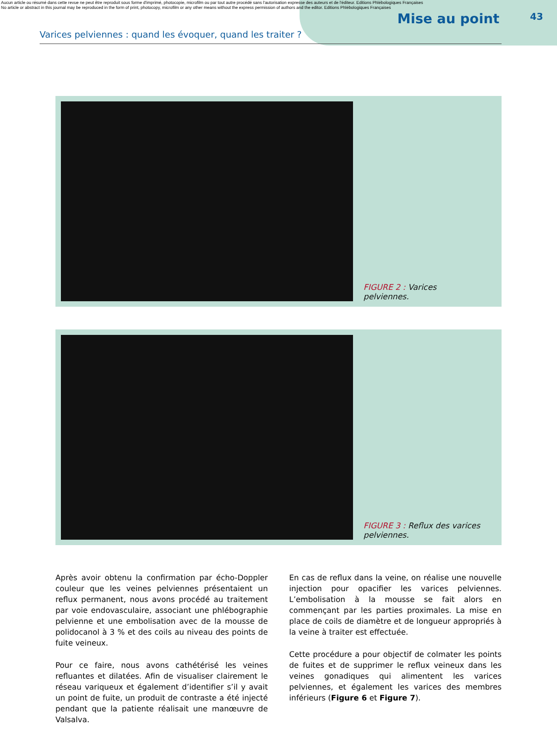Aucun article ou résumé dans cette revue ne peut être reproduit sous forme d'imprimé, photocopie, microfilm ou par tout autre procédé sans l'autorisation expresse des auteurs et de l'éditeur. Editions Phlébologiques Françaises
No article or abstract in this journal may be reproduced in the form of print, photocopy, microfilm or any other means without the express permission of authors and the editor. Editions Phlébologiques Françaises
Mise au point 43
Varices pelviennes : quand les évoquer, quand les traiter ?
FIGURE 2 : Varices pelviennes.
FIGURE 3 : Reflux des varices pelviennes.
Après avoir obtenu la confirmation par écho-Doppler couleur que les veines pelviennes présentaient un reflux permanent, nous avons procédé au traitement par voie endovasculaire, associant une phlébographie pelvienne et une embolisation avec de la mousse de polidocanol à 3 % et des coils au niveau des points de fuite veineux.
Pour ce faire, nous avons cathétérisé les veines refluantes et dilatées. Afin de visualiser clairement le réseau variqueux et également d’identifier s’il y avait un point de fuite, un produit de contraste a été injecté pendant que la patiente réalisait une manœuvre de Valsalva.
En cas de reflux dans la veine, on réalise une nouvelle injection pour opacifier les varices pelviennes. L’embolisation à la mousse se fait alors en commençant par les parties proximales. La mise en place de coils de diamètre et de longueur appropriés à la veine à traiter est effectuée.
Cette procédure a pour objectif de colmater les points de fuites et de supprimer le reflux veineux dans les veines gonadiques qui alimentent les varices pelviennes, et également les varices des membres inférieurs (Figure 6 et Figure 7).